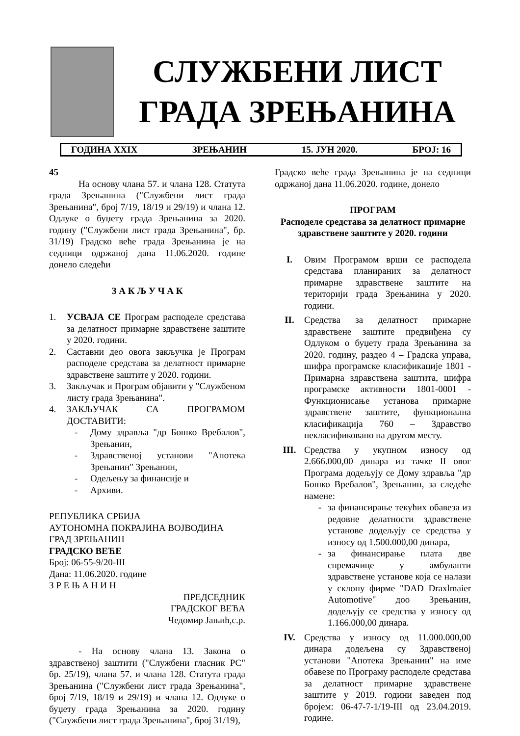СЛУЖБЕНИ ЛИСТ
ГРАДА ЗРЕЊАНИНА
ГОДИНА XXIX ЗРЕЊАНИН 15. ЈУН 2020. БРОЈ: 16
45
На основу члана 57. и члана 128. Статута града Зрењанина ("Службени лист града Зрењанина", број 7/19, 18/19 и 29/19) и члана 12. Одлуке о буџету града Зрењанина за 2020. годину ("Службени лист града Зрењанина", бр. 31/19) Градско веће града Зрењанина је на седници одржаној дана 11.06.2020. године донело следећи
З А К Љ У Ч А К
1. УСВАЈА СЕ Програм расподеле средстава за делатност примарне здравствене заштите у 2020. години.
2. Саставни део овога закључка је Програм расподеле средстава за делатност примарне здравствене заштите у 2020. години.
3. Закључак и Програм објавити у "Службеном листу града Зрењанина".
4. ЗАКЉУЧАК СА ПРОГРАМОМ ДОСТАВИТИ:
- Дому здравља "др Бошко Вребалов", Зрењанин,
- Здравственој установи "Апотека Зрењанин" Зрењанин,
- Одељењу за финансије и
- Архиви.
РЕПУБЛИКА СРБИЈА
АУТОНОМНА ПОКРАЈИНА ВОЈВОДИНА
ГРАД ЗРЕЊАНИН
ГРАДСКО ВЕЋЕ
Број: 06-55-9/20-III
Дана: 11.06.2020. године
З Р Е Њ А Н И Н
ПРЕДСЕДНИК
ГРАДСКОГ ВЕЋА
Чедомир Јањић,с.р.
- На основу члана 13. Закона о здравственој заштити ("Службени гласник РС" бр. 25/19), члана 57. и члана 128. Статута града Зрењанина ("Службени лист града Зрењанина", број 7/19, 18/19 и 29/19) и члана 12. Одлуке о буџету града Зрењанина за 2020. годину ("Службени лист града Зрењанина", број 31/19),
Градско веће града Зрењанина је на седници одржаној дана 11.06.2020. године, донело
ПРОГРАМ
Расподеле средстава за делатност примарне здравствене заштите у 2020. години
I. Овим Програмом врши се расподела средстава планираних за делатност примарне здравствене заштите на територији града Зрењанина у 2020. години.
II. Средства за делатност примарне здравствене заштите предвиђена су Одлуком о буџету града Зрењанина за 2020. годину, раздео 4 – Градска управа, шифра програмске класификације 1801 - Примарна здравствена заштита, шифра програмске активности 1801-0001 - Функционисање установа примарне здравствене заштите, функционална класификација 760 – Здравство некласификовано на другом месту.
III. Средства у укупном износу од 2.666.000,00 динара из тачке II овог Програма додељују се Дому здравља "др Бошко Вребалов", Зрењанин, за следеће намене:
- за финансирање текућих обавеза из редовне делатности здравствене установе додељују се средства у износу од 1.500.000,00 динара,
- за финансирање плата две спремачице у амбуланти здравствене установе која се налази у склопу фирме "DAD Draxlmaier Automotive" доо Зрењанин, додељују се средства у износу од 1.166.000,00 динара.
IV. Средства у износу од 11.000.000,00 динара додељена су Здравственој установи "Апотека Зрењанин" на име обавезе по Програму расподеле средстава за делатност примарне здравствене заштите у 2019. години заведен под бројем: 06-47-7-1/19-III од 23.04.2019. године.